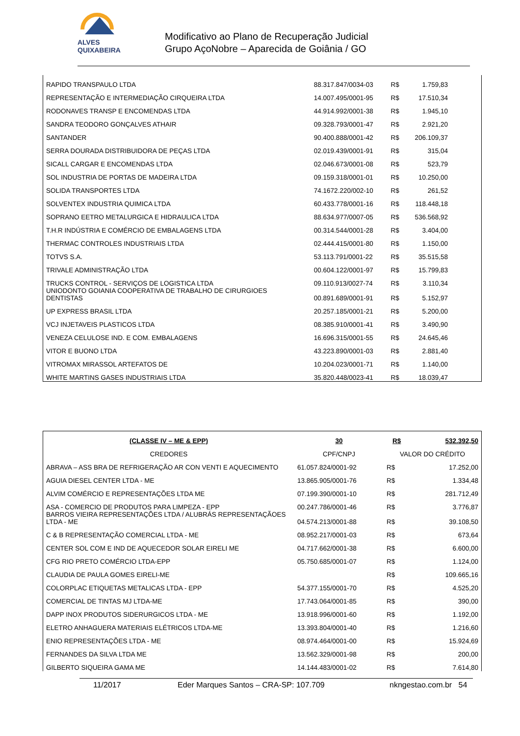ALVES QUIXABEIRA
Modificativo ao Plano de Recuperação Judicial
Grupo AçoNobre – Aparecida de Goiânia / GO
| RAPIDO TRANSPAULO LTDA | 88.317.847/0034-03 | R$ | 1.759,83 | |
| REPRESENTAÇÃO E INTERMEDIAÇÃO CIRQUEIRA LTDA | 14.007.495/0001-95 | R$ | 17.510,34 | |
| RODONAVES TRANSP E ENCOMENDAS LTDA | 44.914.992/0001-38 | R$ | 1.945,10 | |
| SANDRA TEODORO GONÇALVES ATHAIR | 09.328.793/0001-47 | R$ | 2.921,20 | |
| SANTANDER | 90.400.888/0001-42 | R$ | 206.109,37 | |
| SERRA DOURADA DISTRIBUIDORA DE PEÇAS LTDA | 02.019.439/0001-91 | R$ | 315,04 | |
| SICALL CARGAR E ENCOMENDAS LTDA | 02.046.673/0001-08 | R$ | 523,79 | |
| SOL INDUSTRIA DE PORTAS DE MADEIRA LTDA | 09.159.318/0001-01 | R$ | 10.250,00 | |
| SOLIDA TRANSPORTES LTDA | 74.1672.220/002-10 | R$ | 261,52 | |
| SOLVENTEX INDUSTRIA QUIMICA LTDA | 60.433.778/0001-16 | R$ | 118.448,18 | |
| SOPRANO EETRO METALURGICA E HIDRAULICA LTDA | 88.634.977/0007-05 | R$ | 536.568,92 | |
| T.H.R INDÚSTRIA E COMÉRCIO DE EMBALAGENS LTDA | 00.314.544/0001-28 | R$ | 3.404,00 | |
| THERMAC CONTROLES INDUSTRIAIS LTDA | 02.444.415/0001-80 | R$ | 1.150,00 | |
| TOTVS S.A. | 53.113.791/0001-22 | R$ | 35.515,58 | |
| TRIVALE ADMINISTRAÇÃO LTDA | 00.604.122/0001-97 | R$ | 15.799,83 | |
| TRUCKS CONTROL - SERVIÇOS DE LOGISTICA LTDA | 09.110.913/0027-74 | R$ | 3.110,34 | |
| UNIODONTO GOIANIA COOPERATIVA DE TRABALHO DE CIRURGIOES DENTISTAS | 00.891.689/0001-91 | R$ | 5.152,97 | |
| UP EXPRESS BRASIL LTDA | 20.257.185/0001-21 | R$ | 5.200,00 | |
| VCJ INJETAVEIS PLASTICOS LTDA | 08.385.910/0001-41 | R$ | 3.490,90 | |
| VENEZA CELULOSE IND. E COM. EMBALAGENS | 16.696.315/0001-55 | R$ | 24.645,46 | |
| VITOR E BUONO LTDA | 43.223.890/0001-03 | R$ | 2.881,40 | |
| VITROMAX MIRASSOL ARTEFATOS DE | 10.204.023/0001-71 | R$ | 1.140,00 | |
| WHITE MARTINS GASES INDUSTRIAIS LTDA | 35.820.448/0023-41 | R$ | 18.039,47 | |
| (CLASSE IV – ME & EPP) | 30 | R$ | 532.392,50 |
| --- | --- | --- | --- |
| CREDORES | CPF/CNPJ | VALOR DO CRÉDITO | |
| ABRAVA – ASS BRA DE REFRIGERAÇÃO AR CON VENTI E AQUECIMENTO | 61.057.824/0001-92 | R$ | 17.252,00 |
| AGUIA DIESEL CENTER LTDA - ME | 13.865.905/0001-76 | R$ | 1.334,48 |
| ALVIM COMÉRCIO E REPRESENTAÇÕES LTDA ME | 07.199.390/0001-10 | R$ | 281.712,49 |
| ASA - COMERCIO DE PRODUTOS PARA LIMPEZA - EPP | 00.247.786/0001-46 | R$ | 3.776,87 |
| BARROS VIEIRA REPRESENTAÇÕES LTDA / ALUBRÁS REPRESENTAÇÃOES LTDA - ME | 04.574.213/0001-88 | R$ | 39.108,50 |
| C & B REPRESENTAÇÃO COMERCIAL LTDA - ME | 08.952.217/0001-03 | R$ | 673,64 |
| CENTER SOL COM E IND DE AQUECEDOR SOLAR EIRELI ME | 04.717.662/0001-38 | R$ | 6.600,00 |
| CFG RIO PRETO COMÉRCIO LTDA-EPP | 05.750.685/0001-07 | R$ | 1.124,00 |
| CLAUDIA DE PAULA GOMES EIRELI-ME | | R$ | 109.665,16 |
| COLORPLAC ETIQUETAS METALICAS LTDA - EPP | 54.377.155/0001-70 | R$ | 4.525,20 |
| COMERCIAL DE TINTAS MJ LTDA-ME | 17.743.064/0001-85 | R$ | 390,00 |
| DAPP INOX PRODUTOS SIDERURGICOS LTDA - ME | 13.918.996/0001-60 | R$ | 1.192,00 |
| ELETRO ANHAGUERA MATERIAIS ELÉTRICOS LTDA-ME | 13.393.804/0001-40 | R$ | 1.216,60 |
| ENIO REPRESENTAÇÕES LTDA - ME | 08.974.464/0001-00 | R$ | 15.924,69 |
| FERNANDES DA SILVA LTDA ME | 13.562.329/0001-98 | R$ | 200,00 |
| GILBERTO SIQUEIRA GAMA ME | 14.144.483/0001-02 | R$ | 7.614,80 |
11/2017 Eder Marques Santos – CRA-SP: 107.709 nkngestao.com.br 54